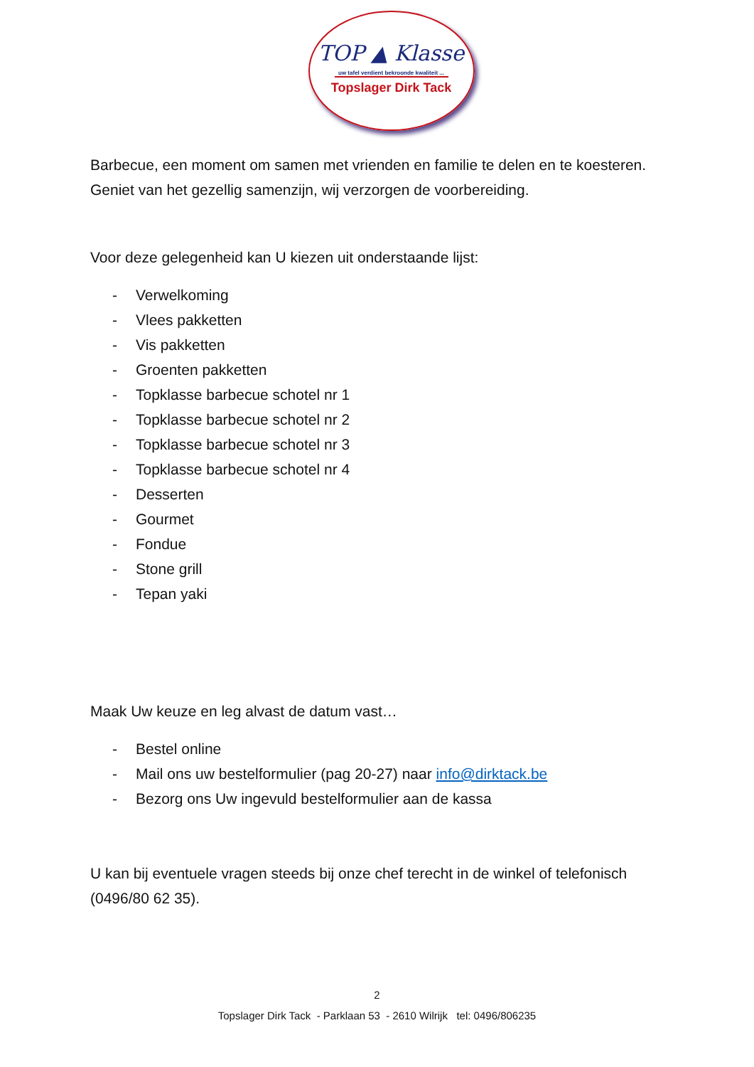TOP ▲ Klasse
uw tafel verdient bekroonde kwaliteit ...
Topslager Dirk Tack
Barbecue, een moment om samen met vrienden en familie te delen en te koesteren. Geniet van het gezellig samenzijn, wij verzorgen de voorbereiding.
Voor deze gelegenheid kan U kiezen uit onderstaande lijst:
- Verwelkoming
- Vlees pakketten
- Vis pakketten
- Groenten pakketten
- Topklasse barbecue schotel nr 1
- Topklasse barbecue schotel nr 2
- Topklasse barbecue schotel nr 3
- Topklasse barbecue schotel nr 4
- Desserten
- Gourmet
- Fondue
- Stone grill
- Tepan yaki
Maak Uw keuze en leg alvast de datum vast…
- Bestel online
- Mail ons uw bestelformulier (pag 20-27) naar info@dirktack.be
- Bezorg ons Uw ingevuld bestelformulier aan de kassa
U kan bij eventuele vragen steeds bij onze chef terecht in de winkel of telefonisch (0496/80 62 35).
2
Topslager Dirk Tack - Parklaan 53 - 2610 Wilrijk tel: 0496/806235